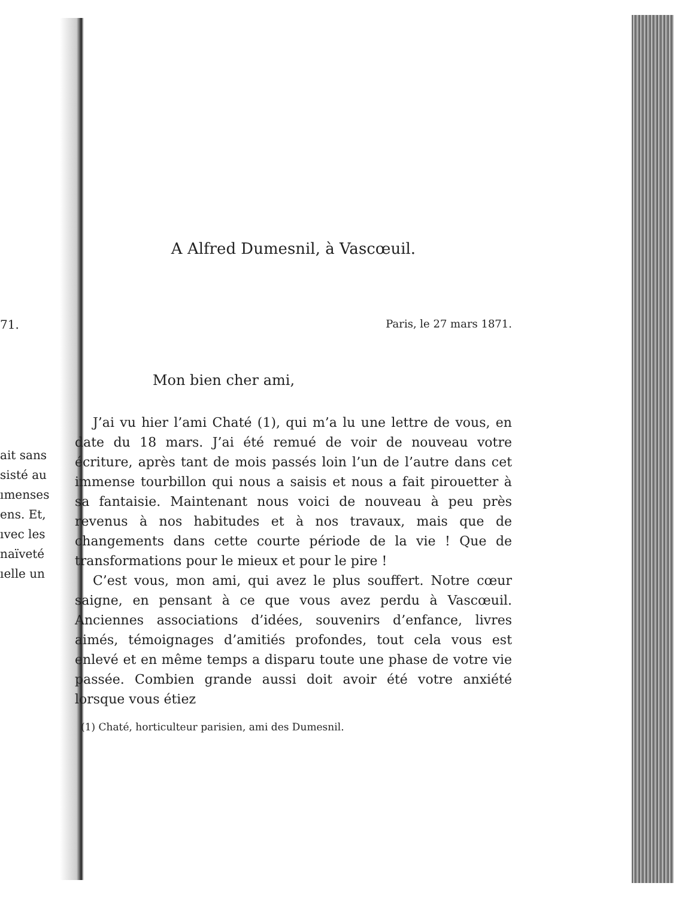71.
ait sans
sisté au
ımenses
ens. Et,
ıvec les
naïveté
ıelle un
A Alfred Dumesnil, à Vascœuil.
Paris, le 27 mars 1871.
Mon bien cher ami,
J’ai vu hier l’ami Chaté (1), qui m’a lu une lettre de vous, en date du 18 mars. J’ai été remué de voir de nouveau votre écriture, après tant de mois passés loin l’un de l’autre dans cet immense tourbillon qui nous a saisis et nous a fait pirouetter à sa fantaisie. Maintenant nous voici de nouveau à peu près revenus à nos habitudes et à nos travaux, mais que de changements dans cette courte période de la vie ! Que de transformations pour le mieux et pour le pire !
C’est vous, mon ami, qui avez le plus souffert. Notre cœur saigne, en pensant à ce que vous avez perdu à Vascœuil. Anciennes associations d’idées, souvenirs d’enfance, livres aimés, témoignages d’amitiés profondes, tout cela vous est enlevé et en même temps a disparu toute une phase de votre vie passée. Combien grande aussi doit avoir été votre anxiété lorsque vous étiez
(1) Chaté, horticulteur parisien, ami des Dumesnil.